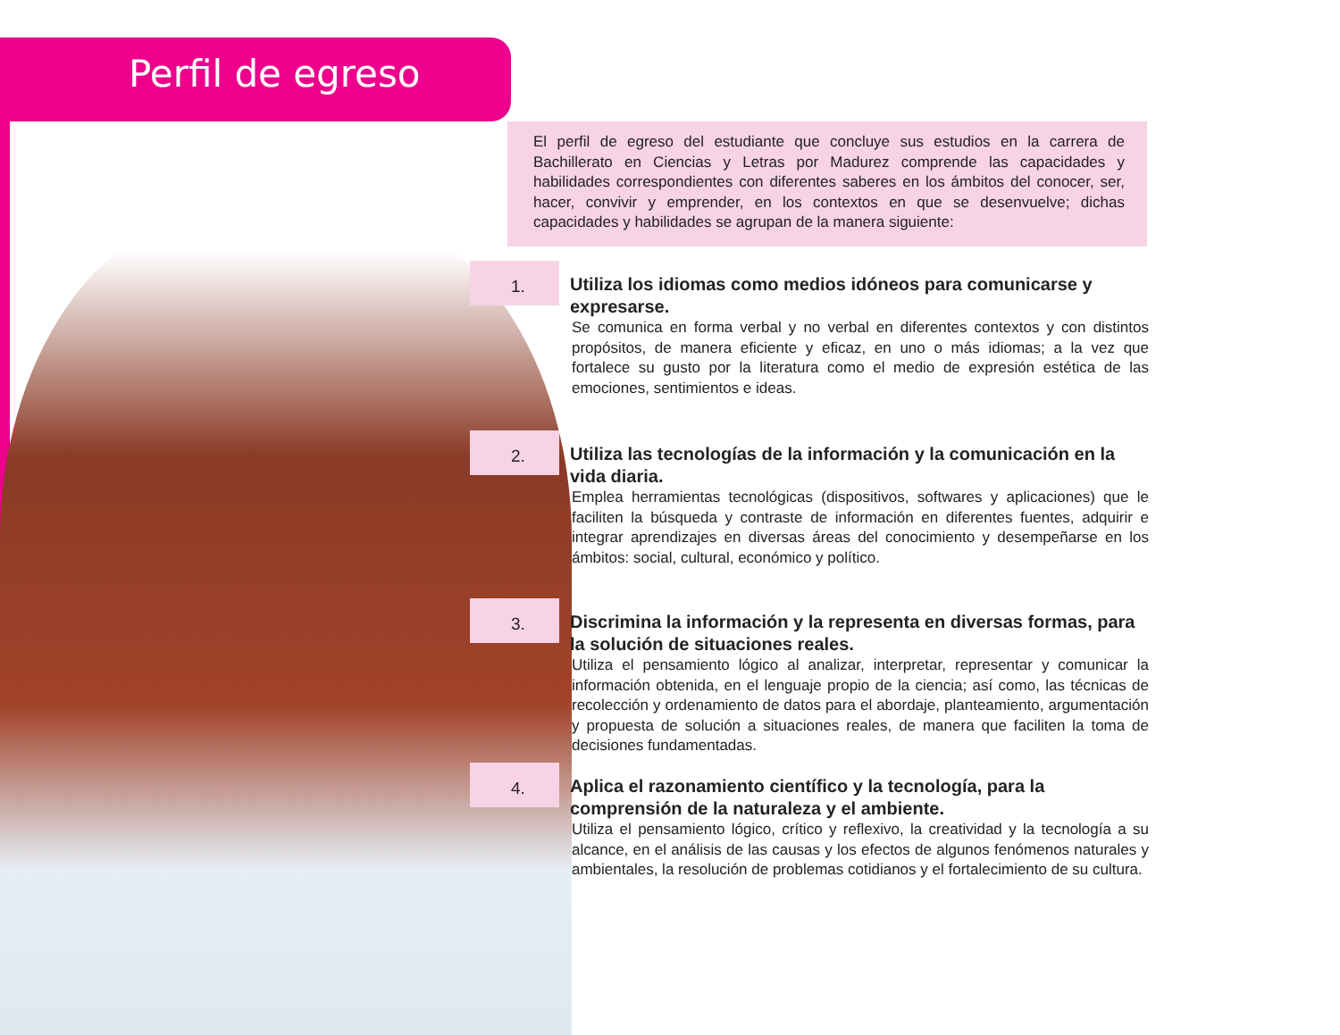Perfil de egreso
El perfil de egreso del estudiante que concluye sus estudios en la carrera de Bachillerato en Ciencias y Letras por Madurez comprende las capacidades y habilidades correspondientes con diferentes saberes en los ámbitos del conocer, ser, hacer, convivir y emprender, en los contextos en que se desenvuelve; dichas capacidades y habilidades se agrupan de la manera siguiente:
1.
Utiliza los idiomas como medios idóneos para comunicarse y expresarse.
Se comunica en forma verbal y no verbal en diferentes contextos y con distintos propósitos, de manera eficiente y eficaz, en uno o más idiomas; a la vez que fortalece su gusto por la literatura como el medio de expresión estética de las emociones, sentimientos e ideas.
2.
Utiliza las tecnologías de la información y la comunicación en la vida diaria.
Emplea herramientas tecnológicas (dispositivos, softwares y aplicaciones) que le faciliten la búsqueda y contraste de información en diferentes fuentes, adquirir e integrar aprendizajes en diversas áreas del conocimiento y desempeñarse en los ámbitos: social, cultural, económico y político.
3.
Discrimina la información y la representa en diversas formas, para la solución de situaciones reales.
Utiliza el pensamiento lógico al analizar, interpretar, representar y comunicar la información obtenida, en el lenguaje propio de la ciencia; así como, las técnicas de recolección y ordenamiento de datos para el abordaje, planteamiento, argumentación y propuesta de solución a situaciones reales, de manera que faciliten la toma de decisiones fundamentadas.
4.
Aplica el razonamiento científico y la tecnología, para la comprensión de la naturaleza y el ambiente.
Utiliza el pensamiento lógico, crítico y reflexivo, la creatividad y la tecnología a su alcance, en el análisis de las causas y los efectos de algunos fenómenos naturales y ambientales, la resolución de problemas cotidianos y el fortalecimiento de su cultura.